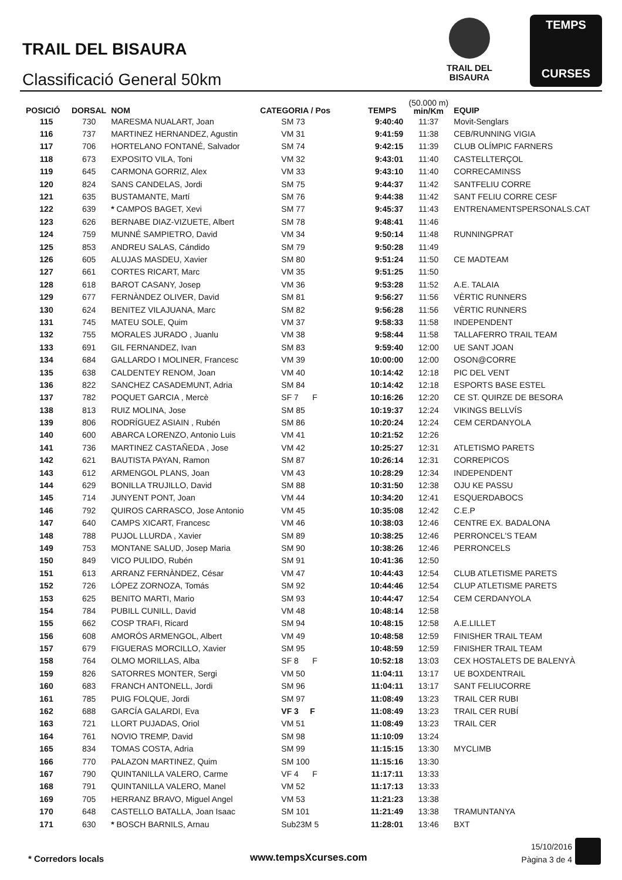TRAIL DEL BISAURA
Classificació General 50km
TRAIL DEL BISAURA
TEMPS
CURSES
| POSICIÓ | DORSAL | NOM | CATEGORIA / Pos | TEMPS | (50.000 m) min/Km | EQUIP |
| --- | --- | --- | --- | --- | --- | --- |
| 115 | 730 | MARESMA NUALART, Joan | SM 73 | 9:40:40 | 11:37 | Movit-Senglars |
| 116 | 737 | MARTINEZ HERNANDEZ, Agustin | VM 31 | 9:41:59 | 11:38 | CEB/RUNNING VIGIA |
| 117 | 706 | HORTELANO FONTANÉ, Salvador | SM 74 | 9:42:15 | 11:39 | CLUB OLÍMPIC FARNERS |
| 118 | 673 | EXPOSITO VILA, Toni | VM 32 | 9:43:01 | 11:40 | CASTELLTERÇOL |
| 119 | 645 | CARMONA GORRIZ, Alex | VM 33 | 9:43:10 | 11:40 | CORRECAMINSS |
| 120 | 824 | SANS CANDELAS, Jordi | SM 75 | 9:44:37 | 11:42 | SANTFELIU CORRE |
| 121 | 635 | BUSTAMANTE, Martí | SM 76 | 9:44:38 | 11:42 | SANT FELIU CORRE CESF |
| 122 | 639 | * CAMPOS BAGET, Xevi | SM 77 | 9:45:37 | 11:43 | ENTRENAMENTSPERSONALS.CAT |
| 123 | 626 | BERNABE DIAZ-VIZUETE, Albert | SM 78 | 9:48:41 | 11:46 | |
| 124 | 759 | MUNNÉ SAMPIETRO, David | VM 34 | 9:50:14 | 11:48 | RUNNINGPRAT |
| 125 | 853 | ANDREU SALAS, Cándido | SM 79 | 9:50:28 | 11:49 | |
| 126 | 605 | ALUJAS MASDEU, Xavier | SM 80 | 9:51:24 | 11:50 | CE MADTEAM |
| 127 | 661 | CORTES RICART, Marc | VM 35 | 9:51:25 | 11:50 | |
| 128 | 618 | BAROT CASANY, Josep | VM 36 | 9:53:28 | 11:52 | A.E. TALAIA |
| 129 | 677 | FERNÀNDEZ OLIVER, David | SM 81 | 9:56:27 | 11:56 | VÈRTIC RUNNERS |
| 130 | 624 | BENITEZ VILAJUANA, Marc | SM 82 | 9:56:28 | 11:56 | VÈRTIC RUNNERS |
| 131 | 745 | MATEU SOLE, Quim | VM 37 | 9:58:33 | 11:58 | INDEPENDENT |
| 132 | 755 | MORALES JURADO , Juanlu | VM 38 | 9:58:44 | 11:58 | TALLAFERRO TRAIL TEAM |
| 133 | 691 | GIL FERNANDEZ, Ivan | SM 83 | 9:59:40 | 12:00 | UE SANT JOAN |
| 134 | 684 | GALLARDO I MOLINER, Francesc | VM 39 | 10:00:00 | 12:00 | OSON@CORRE |
| 135 | 638 | CALDENTEY RENOM, Joan | VM 40 | 10:14:42 | 12:18 | PIC DEL VENT |
| 136 | 822 | SANCHEZ CASADEMUNT, Adria | SM 84 | 10:14:42 | 12:18 | ESPORTS BASE ESTEL |
| 137 | 782 | POQUET GARCIA , Mercè | SF 7 F | 10:16:26 | 12:20 | CE ST. QUIRZE DE BESORA |
| 138 | 813 | RUIZ MOLINA, Jose | SM 85 | 10:19:37 | 12:24 | VIKINGS BELLVÍS |
| 139 | 806 | RODRÍGUEZ ASIAIN , Rubén | SM 86 | 10:20:24 | 12:24 | CEM CERDANYOLA |
| 140 | 600 | ABARCA LORENZO, Antonio Luis | VM 41 | 10:21:52 | 12:26 | |
| 141 | 736 | MARTINEZ CASTAÑEDA , Jose | VM 42 | 10:25:27 | 12:31 | ATLETISMO PARETS |
| 142 | 621 | BAUTISTA PAYAN, Ramon | SM 87 | 10:26:14 | 12:31 | CORREPICOS |
| 143 | 612 | ARMENGOL PLANS, Joan | VM 43 | 10:28:29 | 12:34 | INDEPENDENT |
| 144 | 629 | BONILLA TRUJILLO, David | SM 88 | 10:31:50 | 12:38 | OJU KE PASSU |
| 145 | 714 | JUNYENT PONT, Joan | VM 44 | 10:34:20 | 12:41 | ESQUERDABOCS |
| 146 | 792 | QUIROS CARRASCO, Jose Antonio | VM 45 | 10:35:08 | 12:42 | C.E.P |
| 147 | 640 | CAMPS XICART, Francesc | VM 46 | 10:38:03 | 12:46 | CENTRE EX. BADALONA |
| 148 | 788 | PUJOL LLURDA , Xavier | SM 89 | 10:38:25 | 12:46 | PERRONCEL'S TEAM |
| 149 | 753 | MONTANE SALUD, Josep Maria | SM 90 | 10:38:26 | 12:46 | PERRONCELS |
| 150 | 849 | VICO PULIDO, Rubén | SM 91 | 10:41:36 | 12:50 | |
| 151 | 613 | ARRANZ FERNÀNDEZ, César | VM 47 | 10:44:43 | 12:54 | CLUB ATLETISME PARETS |
| 152 | 726 | LÓPEZ ZORNOZA, Tomás | SM 92 | 10:44:46 | 12:54 | CLUP ATLETISME PARETS |
| 153 | 625 | BENITO MARTI, Mario | SM 93 | 10:44:47 | 12:54 | CEM CERDANYOLA |
| 154 | 784 | PUBILL CUNILL, David | VM 48 | 10:48:14 | 12:58 | |
| 155 | 662 | COSP TRAFI, Ricard | SM 94 | 10:48:15 | 12:58 | A.E.LILLET |
| 156 | 608 | AMORÓS ARMENGOL, Albert | VM 49 | 10:48:58 | 12:59 | FINISHER TRAIL TEAM |
| 157 | 679 | FIGUERAS MORCILLO, Xavier | SM 95 | 10:48:59 | 12:59 | FINISHER TRAIL TEAM |
| 158 | 764 | OLMO MORILLAS, Alba | SF 8 F | 10:52:18 | 13:03 | CEX HOSTALETS DE BALENYÀ |
| 159 | 826 | SATORRES MONTER, Sergi | VM 50 | 11:04:11 | 13:17 | UE BOXDENTRAIL |
| 160 | 683 | FRANCH ANTONELL, Jordi | SM 96 | 11:04:11 | 13:17 | SANT FELIUCORRE |
| 161 | 785 | PUIG FOLQUE, Jordi | SM 97 | 11:08:49 | 13:23 | TRAIL CER RUBI |
| 162 | 688 | GARCÍA GALARDI, Eva | VF 3 F | 11:08:49 | 13:23 | TRAIL CER RUBÍ |
| 163 | 721 | LLORT PUJADAS, Oriol | VM 51 | 11:08:49 | 13:23 | TRAIL CER |
| 164 | 761 | NOVIO TREMP, David | SM 98 | 11:10:09 | 13:24 | |
| 165 | 834 | TOMAS COSTA, Adria | SM 99 | 11:15:15 | 13:30 | MYCLIMB |
| 166 | 770 | PALAZON MARTINEZ, Quim | SM 100 | 11:15:16 | 13:30 | |
| 167 | 790 | QUINTANILLA VALERO, Carme | VF 4 F | 11:17:11 | 13:33 | |
| 168 | 791 | QUINTANILLA VALERO, Manel | VM 52 | 11:17:13 | 13:33 | |
| 169 | 705 | HERRANZ BRAVO, Miguel Angel | VM 53 | 11:21:23 | 13:38 | |
| 170 | 648 | CASTELLO BATALLA, Joan Isaac | SM 101 | 11:21:49 | 13:38 | TRAMUNTANYA |
| 171 | 630 | * BOSCH BARNILS, Arnau | Sub23M 5 | 11:28:01 | 13:46 | BXT |
* Corredors locals www.tempsXcurses.com
15/10/2016
Pàgina 3 de 4